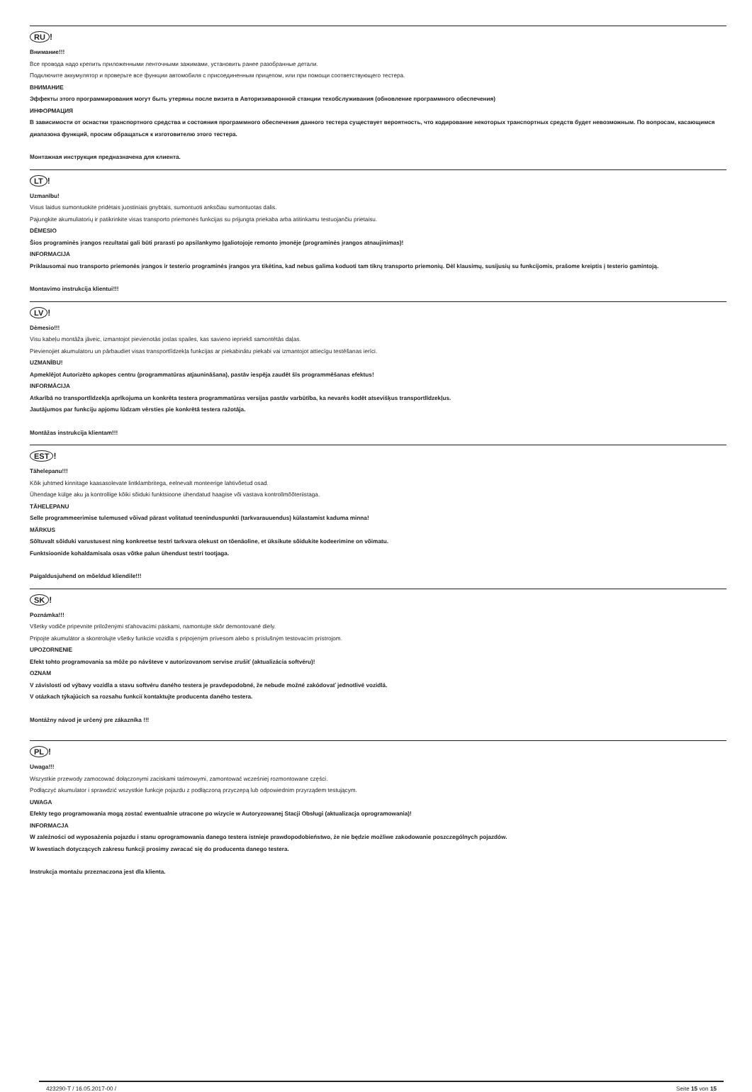RU!
Внимание!!!
Все провода надо крепить приложенными ленточными зажимами, установить ранее разобранные детали.
Подключите аккумулятор и проверьте все функции автомобиля с присоединенным прицепом, или при помощи соответствующего тестера.
ВНИМАНИЕ
Эффекты этого программирования могут быть утеряны после визита в Авторизиваронной станции техобслуживания (обновление программного обеспечения)
ИНФОРМАЦИЯ
В зависимости от оснастки транспортного средства и состояния программного обеспечения данного тестера существует вероятность, что кодирование некоторых транспортных средств будет невозможным. По вопросам, касающимся диапазона функций, просим обращаться к изготовителю этого тестера.
Монтажная инструкция предназначена для клиента.
LT!
Uzmanību!
Visus laidus sumontuokite pridėtais juostiniais gnybtais, sumontuoti anksčiau sumontuotas dalis.
Pajungkite akumuliatorių ir patikrinkite visas transporto priemonės funkcijas su prijungta priekaba arba atitinkamu testuojančiu prietaisu.
DĖMESIO
Šios programinės įrangos rezultatai gali būti prarasti po apsilankymo Įgaliotojoje remonto įmonėje (programinės įrangos atnaujinimas)!
INFORMACIJA
Priklausomai nuo transporto priemonės įrangos ir testerio programinės įrangos yra tikėtina, kad nebus galima koduoti tam tikrų transporto priemonių. Dėl klausimų, susijusių su funkcijomis, prašome kreiptis į testerio gamintoją.
Montavimo instrukcija klientui!!!
LV!
Dėmesio!!!
Visu kabeļu montāža jāveic, izmantojot pievienotās joslas spailes, kas savieno iepriekš samontētās daļas.
Pievienojiet akumulatoru un pārbaudiet visas transportlīdzekļa funkcijas ar piekabinātu piekabi vai izmantojot attiecīgu testēšanas ierīci.
UZMANĪBU!
Apmeklējot Autorizēto apkopes centru (programmatūras atjaunināšana), pastāv iespēja zaudēt šīs programmēšanas efektus!
INFORMĀCIJA
Atkarībā no transportlīdzekļa aprīkojuma un konkrēta testera programmatūras versijas pastāv varbūtība, ka nevarēs kodēt atsevišķus transportlīdzekļus.
Jautājumos par funkciju apjomu lūdzam vērsties pie konkrētā testera ražotāja.
Montāžas instrukcija klientam!!!
EST!
Tähelepanu!!!
Kõik juhtmed kinnitage kaasasolevate lintklambritega, eelnevalt monteerige lahtivõetud osad.
Ühendage külge aku ja kontrollige kõiki sõiduki funktsioone ühendatud haagise või vastava kontrollmõõteriistaga.
TÄHELEPANU
Selle programmeerimise tulemused võivad pärast volitatud teeninduspunkti (tarkvarauuendus) külastamist kaduma minna!
MÄRKUS
Sõltuvalt sõiduki varustusest ning konkreetse testri tarkvara olekust on tõenäoline, et üksikute sõidukite kodeerimine on võimatu.
Funktsioonide kohaldamisala osas võtke palun ühendust testri tootjaga.
Paigaldusjuhend on mõeldud kliendile!!!
SK!
Poznámka!!!
Všetky vodiče pripevnite priloženými sťahovacími páskami, namontujte skôr demontované diely.
Pripojte akumulátor a skontrolujte všetky funkcie vozidla s pripojeným prívesom alebo s príslušným testovacím prístrojom.
UPOZORNENIE
Efekt tohto programovania sa môže po návšteve v autorizovanom servise zrušiť (aktualizácia softvéru)!
OZNAM
V závislosti od výbavy vozidla a stavu softvéru daného testera je pravdepodobné, že nebude možné zakódovať jednotlivé vozidlá.
V otázkach týkajúcich sa rozsahu funkcií kontaktujte producenta daného testera.
Montážny návod je určený pre zákazníka !!!
PL!
Uwaga!!!
Wszystkie przewody zamocować dołączonymi zaciskami taśmowymi, zamontować wcześniej rozmontowane części.
Podłączyć akumulator i sprawdzić wszystkie funkcje pojazdu z podłączoną przyczepą lub odpowiednim przyrządem testującym.
UWAGA
Efekty tego programowania mogą zostać ewentualnie utracone po wizycie w Autoryzowanej Stacji Obsługi (aktualizacja oprogramowania)!
INFORMACJA
W zależności od wyposażenia pojazdu i stanu oprogramowania danego testera istnieje prawdopodobieństwo, że nie będzie możliwe zakodowanie poszczególnych pojazdów.
W kwestiach dotyczących zakresu funkcji prosimy zwracać się do producenta danego testera.
Instrukcja montażu przeznaczona jest dla klienta.
423290-T / 16.05.2017-00 / Seite 15 von 15